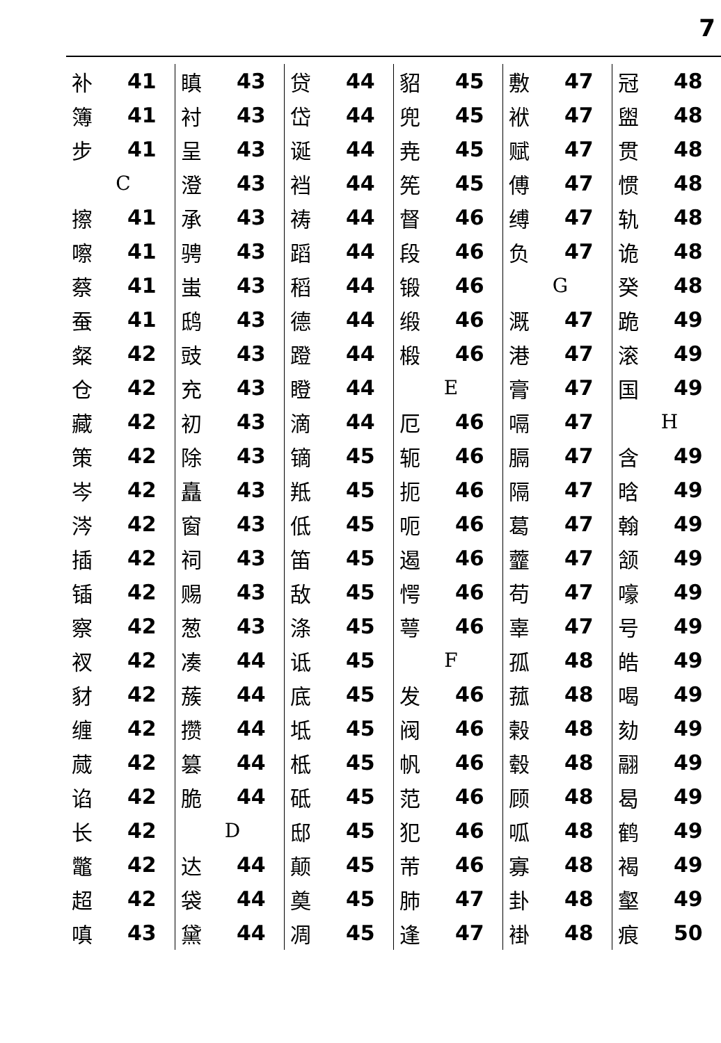7
补 41
簿 41
步 41
C
擦 41
嚓 41
蔡 41
蚕 41
粲 42
仓 42
藏 42
策 42
岑 42
涔 42
插 42
锸 42
察 42
衩 42
豺 42
缠 42
蒇 42
谄 42
长 42
鼈 42
超 42
嗔 43
瞋 43
衬 43
呈 43
澄 43
承 43
骋 43
蚩 43
鸱 43
豉 43
充 43
初 43
除 43
矗 43
窗 43
祠 43
赐 43
葱 43
凑 44
蔟 44
攒 44
篡 44
脆 44
D
达 44
袋 44
黛 44
贷 44
岱 44
诞 44
裆 44
祷 44
蹈 44
稻 44
德 44
蹬 44
瞪 44
滴 44
镝 45
羝 45
低 45
笛 45
敌 45
涤 45
诋 45
底 45
坻 45
柢 45
砥 45
邸 45
颠 45
奠 45
凋 45
貂 45
兜 45
尭 45
筅 45
督 46
段 46
锻 46
缎 46
椴 46
E
厄 46
轭 46
扼 46
呃 46
遏 46
愕 46
萼 46
F
发 46
阀 46
帆 46
范 46
犯 46
芾 46
肺 47
逢 47
敷 47
袱 47
赋 47
傅 47
缚 47
负 47
G
溉 47
港 47
膏 47
嗝 47
膈 47
隔 47
葛 47
虀 47
苟 47
辜 47
孤 48
菰 48
榖 48
毂 48
顾 48
呱 48
寡 48
卦 48
褂 48
冠 48
盥 48
贯 48
惯 48
轨 48
诡 48
癸 48
跪 49
滚 49
国 49
H
含 49
晗 49
翰 49
颔 49
嚎 49
号 49
皓 49
喝 49
劾 49
翮 49
曷 49
鹤 49
褐 49
壑 49
痕 50